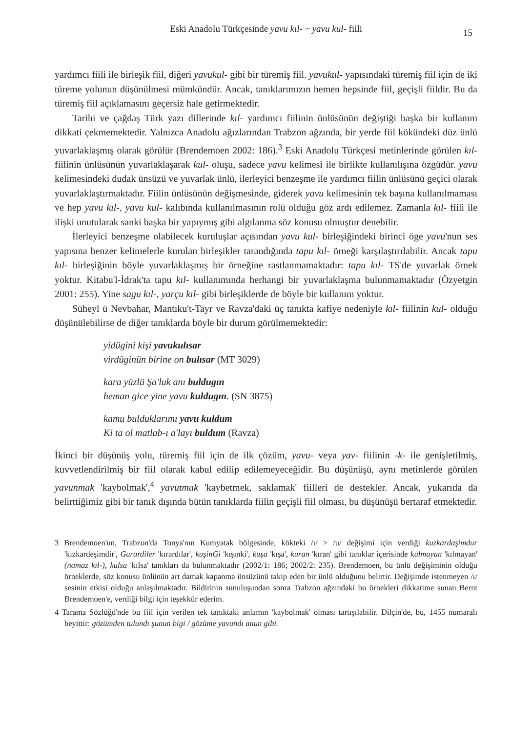Eski Anadolu Türkçesinde yavu kıl- ~ yavu kul- fiili 15
yardımcı fiili ile birleşik fiil, diğeri yavukul- gibi bir türemiş fiil. yavukul- yapısındaki türemiş fiil için de iki türeme yolunun düşünülmesi mümkündür. Ancak, tanıklarımızın hemen hepsinde fiil, geçişli fiildir. Bu da türemiş fiil açıklamasını geçersiz hale getirmektedir.
Tarihi ve çağdaş Türk yazı dillerinde kıl- yardımcı fiilinin ünlüsünün değiştiği başka bir kullanım dikkati çekmemektedir. Yalnızca Anadolu ağızlarından Trabzon ağzında, bir yerde fiil kökündeki düz ünlü yuvarlaklaşmış olarak görülür (Brendemoen 2002: 186).<sup>3</sup> Eski Anadolu Türkçesi metinlerinde görülen kıl- fiilinin ünlüsünün yuvarlaklaşarak kul- oluşu, sadece yavu kelimesi ile birlikte kullanılışına özgüdür. yavu kelimesindeki dudak ünsüzü ve yuvarlak ünlü, ilerleyici benzeşme ile yardımcı fiilin ünlüsünü geçici olarak yuvarlaklaştırmaktadır. Fiilin ünlüsünün değişmesinde, giderek yavu kelimesinin tek başına kullanılmaması ve hep yavu kıl-, yavu kul- kalıbında kullanılmasının rolü olduğu göz ardı edilemez. Zamanla kıl- fiili ile ilişki unutularak sanki başka bir yapıymış gibi algılanma söz konusu olmuştur denebilir.
İlerleyici benzeşme olabilecek kuruluşlar açısından yavu kul- birleşiğindeki birinci öge yavu'nun ses yapısına benzer kelimelerle kurulan birleşikler tarandığında tapu kıl- örneği karşılaştırılabilir. Ancak tapu kıl- birleşiğinin böyle yuvarlaklaşmış bir örneğine rastlanmamaktadır: tapu kıl- TS'de yuvarlak örnek yoktur. Kitabu'l-İdrak'ta tapu kıl- kullanımında herhangi bir yuvarlaklaşma bulunmamaktadır (Özyetgin 2001: 255). Yine sagu kıl-, yarçu kıl- gibi birleşiklerde de böyle bir kullanım yoktur.
Süheyl ü Nevbahar, Mantıku't-Tayr ve Ravza'daki üç tanıkta kafiye nedeniyle kıl- fiilinin kul- olduğu düşünülebilirse de diğer tanıklarda böyle bir durum görülmemektedir:
yidügini kişi yavukulısar
virdüginün birine on bulısar (MT 3029)
kara yüzlü Şa'luk anı buldugın
heman gice yine yavu kuldugın. (SN 3875)
kamu bulduklarımı yavu kuldum
Ki ta ol matlab-ı a'layı buldum (Ravza)
İkinci bir düşünüş yolu, türemiş fiil için de ilk çözüm, yavu- veya yav- fiilinin -k- ile genişletilmiş, kuvvetlendirilmiş bir fiil olarak kabul edilip edilemeyeceğidir. Bu düşünüşü, aynı metinlerde görülen yavunmak 'kaybolmak',<sup>4</sup> yavutmak 'kaybetmek, saklamak' fiilleri de destekler. Ancak, yukarıda da belirttiğimiz gibi bir tanık dışında bütün tanıklarda fiilin geçişli fiil olması, bu düşünüşü bertaraf etmektedir.
3 Brendemoen'un, Trabzon'da Tonya'nın Kumyatak bölgesinde, kökteki /ı/ > /u/ değişimi için verdiği kuzkardaşimdur 'kızkardeşimdir', Gurardiler 'kırardılar', kuşinGi 'kışınki', kuşa 'kışa', kuran 'kıran' gibi tanıklar içerisinde kulmayan 'kılmayan' (namaz kıl-), kulsa 'kılsa' tanıkları da bulunmaktadır (2002/1: 186; 2002/2: 235). Brendemoen, bu ünlü değişiminin olduğu örneklerde, söz konusu ünlünün art damak kapanma ünsüzünü takip eden bir ünlü olduğunu belirtir. Değişimde istenmeyen /ı/ sesinin etkisi olduğu anlaşılmaktadır. Bildirinin sunuluşundan sonra Trabzon ağzındaki bu örnekleri dikkatime sunan Bernt Brendemoen'e, verdiği bilgi için teşekkür ederim.
4 Tarama Sözlüğü'nde bu fiil için verilen tek tanıktaki anlamın 'kaybolmak' olması tartışılabilir. Dilçin'de, bu, 1455 numaralı beyittir: gözümden tulundı şunun bigi / gözüme yavundı anun gibi.